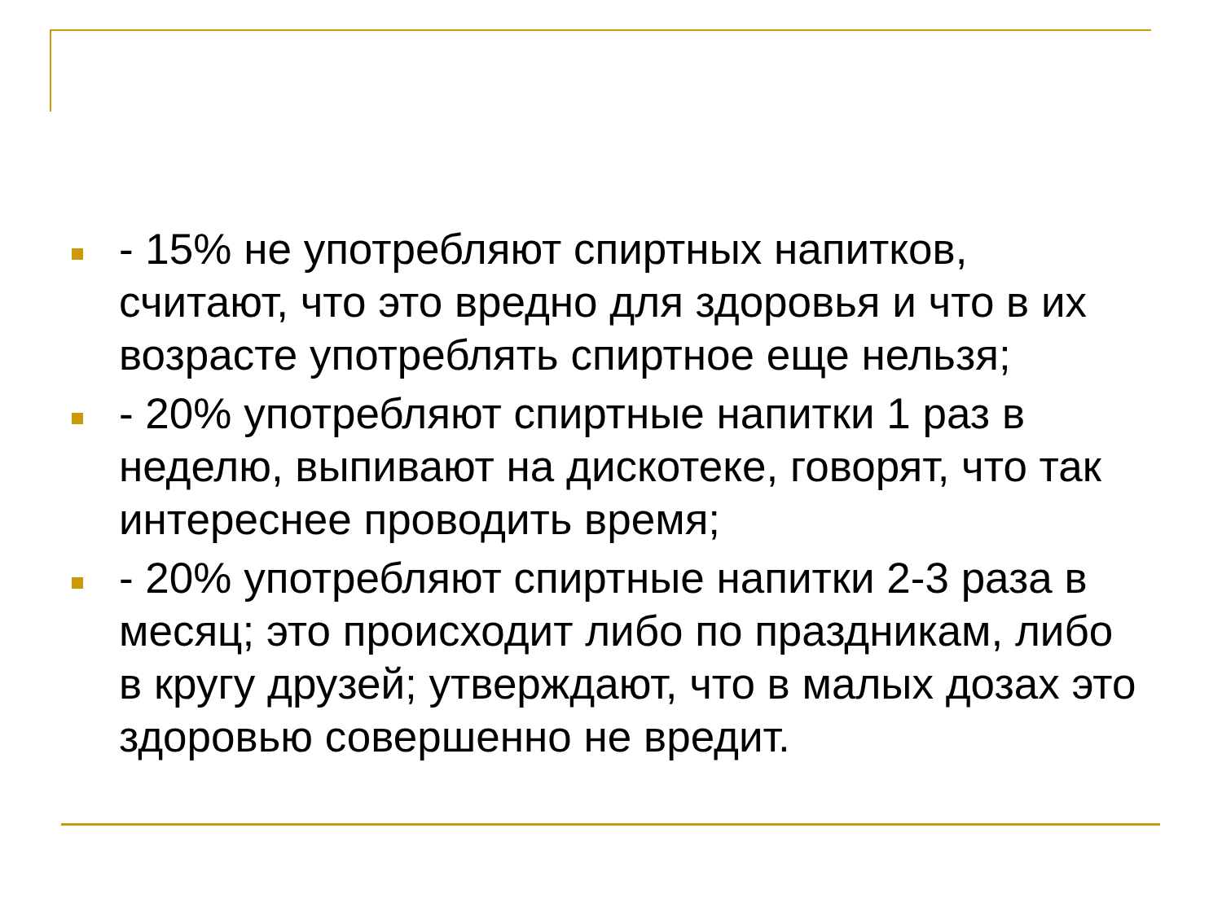- 15% не употребляют спиртных напитков, считают, что это вредно для здоровья и что в их возрасте употреблять спиртное еще нельзя;
- 20% употребляют спиртные напитки 1 раз в неделю, выпивают на дискотеке, говорят, что так интереснее проводить время;
- 20% употребляют спиртные напитки 2-3 раза в месяц; это происходит либо по праздникам, либо в кругу друзей; утверждают, что в малых дозах это здоровью совершенно не вредит.